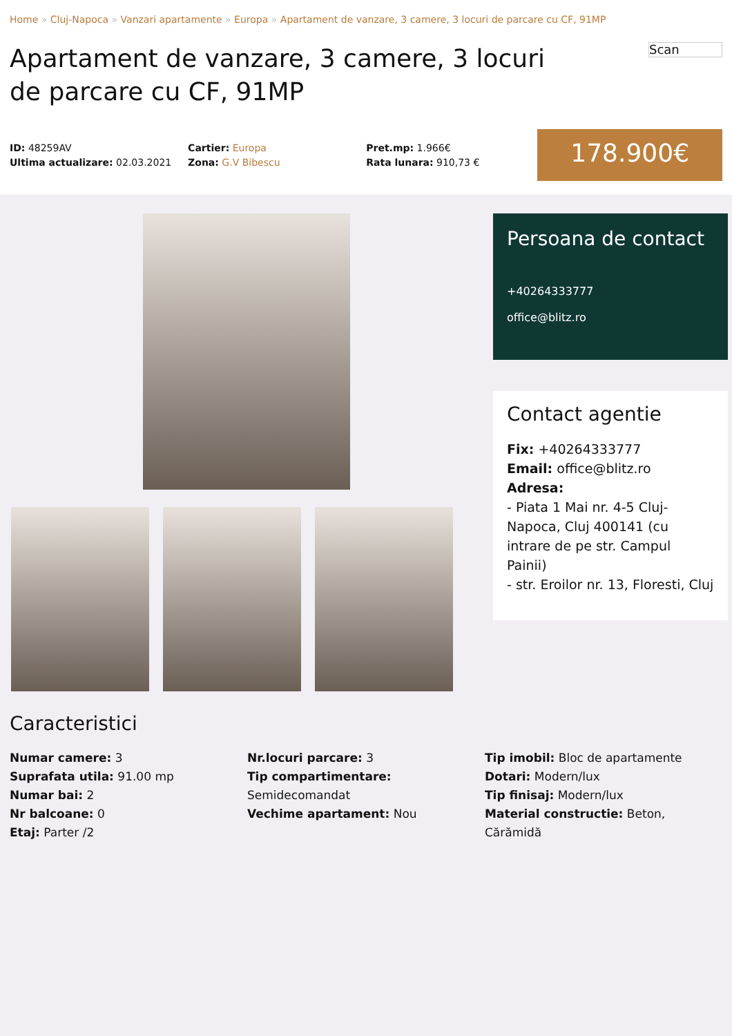Home » Cluj-Napoca » Vanzari apartamente » Europa » Apartament de vanzare, 3 camere, 3 locuri de parcare cu CF, 91MP
Apartament de vanzare, 3 camere, 3 locuri de parcare cu CF, 91MP
Scan
ID: 48259AV
Ultima actualizare: 02.03.2021
Cartier: Europa
Zona: G.V Bibescu
Pret.mp: 1.966€
Rata lunara: 910,73 €
178.900€
Persoana de contact
+40264333777
office@blitz.ro
Contact agentie
Fix: +40264333777
Email: office@blitz.ro
Adresa:
- Piata 1 Mai nr. 4-5 Cluj-Napoca, Cluj 400141 (cu intrare de pe str. Campul Painii)
- str. Eroilor nr. 13, Floresti, Cluj
Caracteristici
Numar camere: 3
Suprafata utila: 91.00 mp
Numar bai: 2
Nr balcoane: 0
Etaj: Parter /2
Nr.locuri parcare: 3
Tip compartimentare:
Semidecomandat
Vechime apartament: Nou
Tip imobil: Bloc de apartamente
Dotari: Modern/lux
Tip finisaj: Modern/lux
Material constructie: Beton, Cărămidă